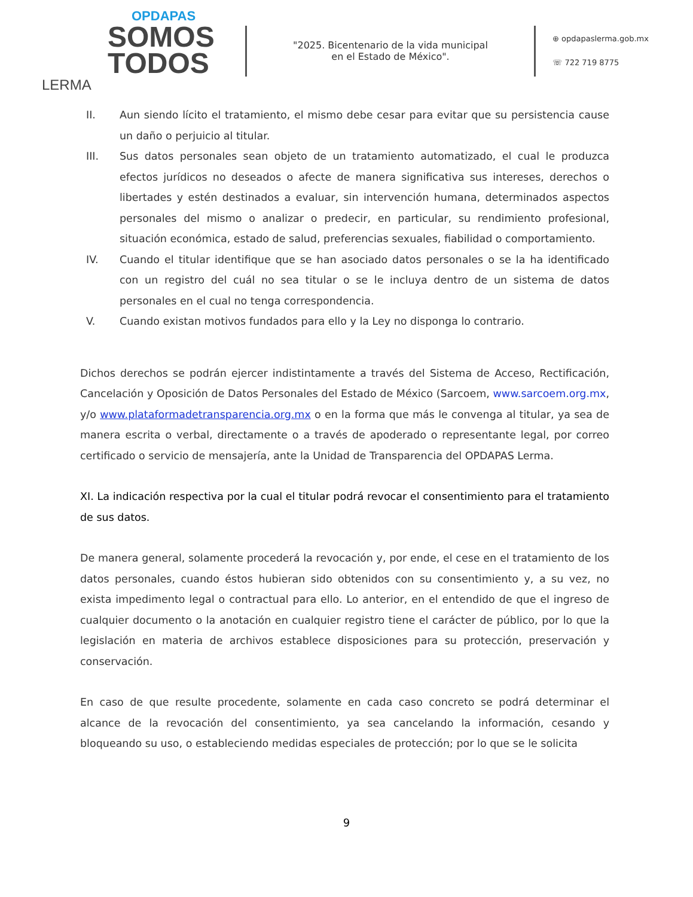OPDAPAS
SOMOS
TODOS
LERMA
"2025. Bicentenario de la vida municipal
en el Estado de México".
⊕ opdapaslerma.gob.mx
☏ 722 719 8775
II. Aun siendo lícito el tratamiento, el mismo debe cesar para evitar que su persistencia cause un daño o perjuicio al titular.
III. Sus datos personales sean objeto de un tratamiento automatizado, el cual le produzca efectos jurídicos no deseados o afecte de manera significativa sus intereses, derechos o libertades y estén destinados a evaluar, sin intervención humana, determinados aspectos personales del mismo o analizar o predecir, en particular, su rendimiento profesional, situación económica, estado de salud, preferencias sexuales, fiabilidad o comportamiento.
IV. Cuando el titular identifique que se han asociado datos personales o se la ha identificado con un registro del cuál no sea titular o se le incluya dentro de un sistema de datos personales en el cual no tenga correspondencia.
V. Cuando existan motivos fundados para ello y la Ley no disponga lo contrario.
Dichos derechos se podrán ejercer indistintamente a través del Sistema de Acceso, Rectificación, Cancelación y Oposición de Datos Personales del Estado de México (Sarcoem, www.sarcoem.org.mx, y/o www.plataformadetransparencia.org.mx o en la forma que más le convenga al titular, ya sea de manera escrita o verbal, directamente o a través de apoderado o representante legal, por correo certificado o servicio de mensajería, ante la Unidad de Transparencia del OPDAPAS Lerma.
XI. La indicación respectiva por la cual el titular podrá revocar el consentimiento para el tratamiento de sus datos.
De manera general, solamente procederá la revocación y, por ende, el cese en el tratamiento de los datos personales, cuando éstos hubieran sido obtenidos con su consentimiento y, a su vez, no exista impedimento legal o contractual para ello. Lo anterior, en el entendido de que el ingreso de cualquier documento o la anotación en cualquier registro tiene el carácter de público, por lo que la legislación en materia de archivos establece disposiciones para su protección, preservación y conservación.
En caso de que resulte procedente, solamente en cada caso concreto se podrá determinar el alcance de la revocación del consentimiento, ya sea cancelando la información, cesando y bloqueando su uso, o estableciendo medidas especiales de protección; por lo que se le solicita
9